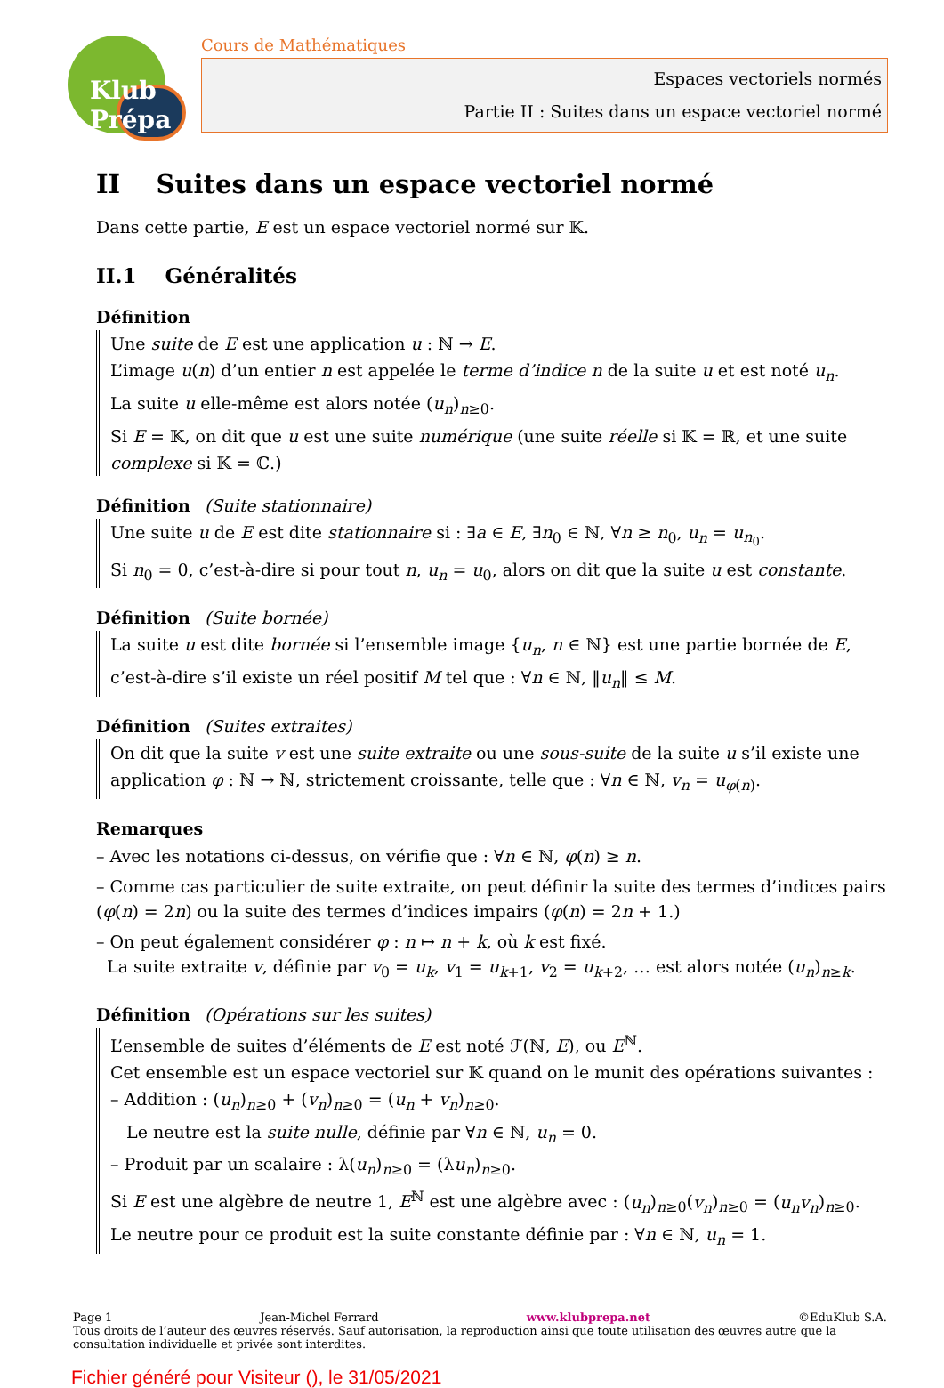Klub Prépa
Cours de Mathématiques
Espaces vectoriels normés
Partie II : Suites dans un espace vectoriel normé
II Suites dans un espace vectoriel normé
Dans cette partie, E est un espace vectoriel normé sur 𝕂.
II.1 Généralités
Définition
Une suite de E est une application u : ℕ → E.
L’image u(n) d’un entier n est appelée le terme d’indice n de la suite u et est noté u<sub>n</sub>.
La suite u elle-même est alors notée (u<sub>n</sub>)<sub>n≥0</sub>.
Si E = 𝕂, on dit que u est une suite numérique (une suite réelle si 𝕂 = ℝ, et une suite complexe si 𝕂 = ℂ.)
Définition (Suite stationnaire)
Une suite u de E est dite stationnaire si : ∃a ∈ E, ∃n<sub>0</sub> ∈ ℕ, ∀n ≥ n<sub>0</sub>, u<sub>n</sub> = u<sub>n<sub>0</sub></sub>.
Si n<sub>0</sub> = 0, c’est-à-dire si pour tout n, u<sub>n</sub> = u<sub>0</sub>, alors on dit que la suite u est constante.
Définition (Suite bornée)
La suite u est dite bornée si l’ensemble image {u<sub>n</sub>, n ∈ ℕ} est une partie bornée de E, c’est-à-dire s’il existe un réel positif M tel que : ∀n ∈ ℕ, ‖u<sub>n</sub>‖ ≤ M.
Définition (Suites extraites)
On dit que la suite v est une suite extraite ou une sous-suite de la suite u s’il existe une application φ : ℕ → ℕ, strictement croissante, telle que : ∀n ∈ ℕ, v<sub>n</sub> = u<sub>φ(n)</sub>.
Remarques
– Avec les notations ci-dessus, on vérifie que : ∀n ∈ ℕ, φ(n) ≥ n.
– Comme cas particulier de suite extraite, on peut définir la suite des termes d’indices pairs (φ(n) = 2n) ou la suite des termes d’indices impairs (φ(n) = 2n + 1.)
– On peut également considérer φ : n ↦ n + k, où k est fixé.
La suite extraite v, définie par v<sub>0</sub> = u<sub>k</sub>, v<sub>1</sub> = u<sub>k+1</sub>, v<sub>2</sub> = u<sub>k+2</sub>, … est alors notée (u<sub>n</sub>)<sub>n≥k</sub>.
Définition (Opérations sur les suites)
L’ensemble de suites d’éléments de E est noté ℱ(ℕ, E), ou E<sup>ℕ</sup>.
Cet ensemble est un espace vectoriel sur 𝕂 quand on le munit des opérations suivantes :
– Addition : (u<sub>n</sub>)<sub>n≥0</sub> + (v<sub>n</sub>)<sub>n≥0</sub> = (u<sub>n</sub> + v<sub>n</sub>)<sub>n≥0</sub>.
Le neutre est la suite nulle, définie par ∀n ∈ ℕ, u<sub>n</sub> = 0.
– Produit par un scalaire : λ(u<sub>n</sub>)<sub>n≥0</sub> = (λu<sub>n</sub>)<sub>n≥0</sub>.
Si E est une algèbre de neutre 1, E<sup>ℕ</sup> est une algèbre avec : (u<sub>n</sub>)<sub>n≥0</sub>(v<sub>n</sub>)<sub>n≥0</sub> = (u<sub>n</sub>v<sub>n</sub>)<sub>n≥0</sub>.
Le neutre pour ce produit est la suite constante définie par : ∀n ∈ ℕ, u<sub>n</sub> = 1.
Page 1 Jean-Michel Ferrard www.klubprepa.net ©EduKlub S.A.
Tous droits de l’auteur des œuvres réservés. Sauf autorisation, la reproduction ainsi que toute utilisation des œuvres autre que la consultation individuelle et privée sont interdites.
Fichier généré pour Visiteur (), le 31/05/2021